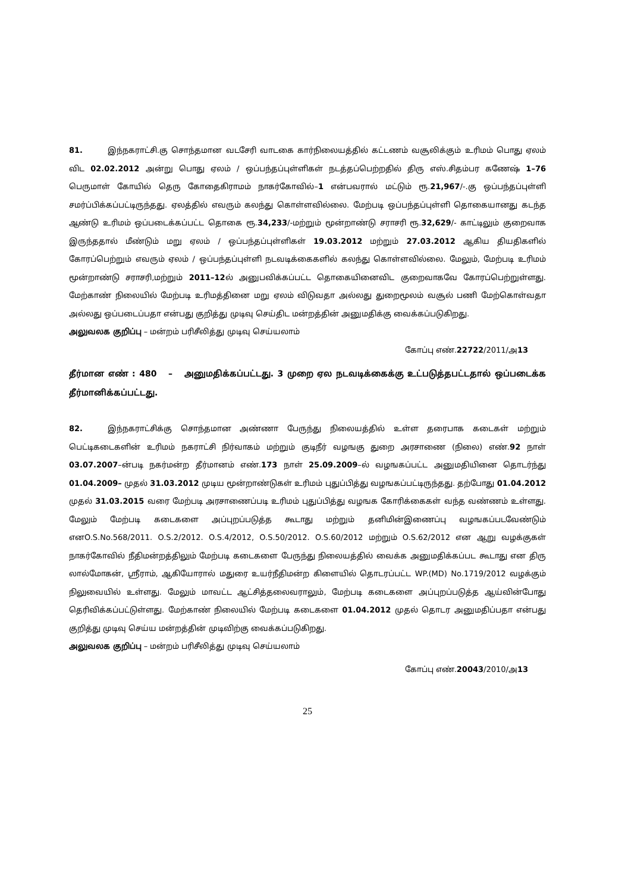81. இந்நகராட்சி.கு சொந்தமான வடசேரி வாடகை கார்நிலையத்தில் கட்டணம் வசூலிக்கும் உரிமம் பொது ஏலம் விட 02.02.2012 அன்று பொது ஏலம் / ஒப்பந்தப்புள்ளிகள் நடத்தப்பெற்றதில் திரு எஸ்.சிதம்பர கணேஷ் 1–76 பெருமாள் கோயில் தெரு கோதைகிராமம் நாகர்கோவில்–1 என்பவரால் மட்டும் ரூ.21,967/-.கு ஒப்பந்தப்புள்ளி சமர்ப்பிக்கப்பட்டிருந்தது. ஏலத்தில் எவரும் கலந்து கொள்ளவில்லை. மேற்படி ஒப்பந்தப்புள்ளி தொகையானது கடந்த ஆண்டு உரிமம் ஒப்படைக்கப்பட்ட தொகை ரூ.34,233/-மற்றும் மூன்றாண்டு சராசரி ரூ.32,629/- காட்டிலும் குறைவாக இருந்ததால் மீண்டும் மறு ஏலம் / ஒப்பந்தப்புள்ளிகள் 19.03.2012 மற்றும் 27.03.2012 ஆகிய தியதிகளில் கோரப்பெற்றும் எவரும் ஏலம் / ஒப்பந்தப்புள்ளி நடவடிக்கைகளில் கலந்து கொள்ளவில்லை. மேலும், மேற்படி உரிமம் மூன்றாண்டு சராசரி,மற்றும் 2011–12ல் அனுபவிக்கப்பட்ட தொகையினைவிட குறைவாகவே கோரப்பெற்றுள்ளது. மேற்காண் நிலையில் மேற்படி உரிமத்தினை மறு ஏலம் விடுவதா அல்லது துறைமூலம் வசூல் பணி மேற்கொள்வதா அல்லது ஒப்படைப்பதா என்பது குறித்து முடிவு செய்திட மன்றத்தின் அனுமதிக்கு வைக்கப்படுகிறது.
அலுவலக குறிப்பு – மன்றம் பரிசீலித்து முடிவு செய்யலாம்
கோப்பு எண்.22722/2011/அ13
தீர்மான எண் : 480 – அனுமதிக்கப்பட்டது. 3 முறை ஏல நடவடிக்கைக்கு உட்படுத்தபட்டதால் ஒப்படைக்க தீர்மானிக்கப்பட்டது.
82. இந்நகராட்சிக்கு சொந்தமான அண்ணா பேருந்து நிலையத்தில் உள்ள தரைபாக கடைகள் மற்றும் பெட்டிகடைகளின் உரிமம் நகராட்சி நிர்வாகம் மற்றும் குடிநீர் வழஙகு துறை அரசாணை (நிலை) எண்.92 நாள் 03.07.2007–ன்படி நகர்மன்ற தீர்மானம் எண்.173 நாள் 25.09.2009–ல் வழஙகப்பட்ட அனுமதியினை தொடர்ந்து 01.04.2009– முதல் 31.03.2012 முடிய மூன்றாண்டுகள் உரிமம் புதுப்பித்து வழஙகப்பட்டிருந்தது. தற்போது 01.04.2012 முதல் 31.03.2015 வரை மேற்படி அரசாணைப்படி உரிமம் புதுப்பித்து வழஙக கோரிக்கைகள் வந்த வண்ணம் உள்ளது. மேலும் மேற்படி கடைகளை அப்புறப்படுத்த கூடாது மற்றும் தனிமின்இணைப்பு வழஙகப்படவேண்டும் எனO.S.No.568/2011. O.S.2/2012. O.S.4/2012, O.S.50/2012. O.S.60/2012 மற்றும் O.S.62/2012 என ஆறு வழக்குகள் நாகர்கோவில் நீதிமன்றத்திலும் மேற்படி கடைகளை பேருந்து நிலையத்தில் வைக்க அனுமதிக்கப்பட கூடாது என திரு லால்மோகன், ஸ்ரீராம், ஆகியோரால் மதுரை உயர்நீதிமன்ற கிளையில் தொடரப்பட்ட WP.(MD) No.1719/2012 வழக்கும் நிலுவையில் உள்ளது. மேலும் மாவட்ட ஆட்சித்தலைவராலும், மேற்படி கடைகளை அப்புறப்படுத்த ஆய்வின்போது தெரிவிக்கப்பட்டுள்ளது. மேற்காண் நிலையில் மேற்படி கடைகளை 01.04.2012 முதல் தொடர அனுமதிப்பதா என்பது குறித்து முடிவு செய்ய மன்றத்தின் முடிவிற்கு வைக்கப்படுகிறது.
அலுவலக குறிப்பு – மன்றம் பரிசீலித்து முடிவு செய்யலாம்
கோப்பு எண்.20043/2010/அ13
25